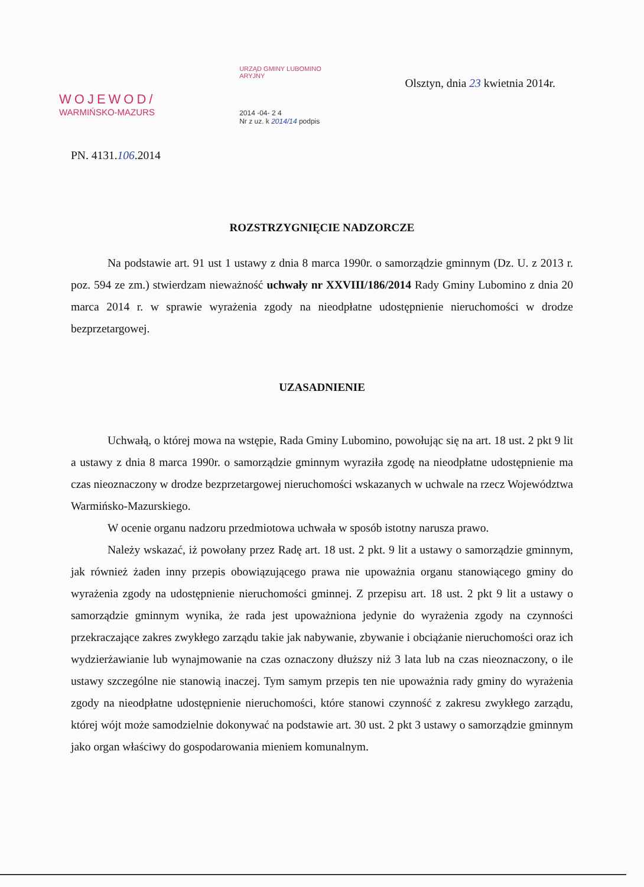WOJEWOD/
WARMIŃSKO-MAZURS
URZĄD GMINY LUBOMINO
ARYJNY
2014 -04- 2 4
Nr z uz. k 2014/14 podpis
Olsztyn, dnia 23 kwietnia 2014r.
PN. 4131.106.2014
ROZSTRZYGNIĘCIE NADZORCZE
Na podstawie art. 91 ust 1 ustawy z dnia 8 marca 1990r. o samorządzie gminnym (Dz. U. z 2013 r. poz. 594 ze zm.) stwierdzam nieważność uchwały nr XXVIII/186/2014 Rady Gminy Lubomino z dnia 20 marca 2014 r. w sprawie wyrażenia zgody na nieodpłatne udostępnienie nieruchomości w drodze bezprzetargowej.
UZASADNIENIE
Uchwałą, o której mowa na wstępie, Rada Gminy Lubomino, powołując się na art. 18 ust. 2 pkt 9 lit a ustawy z dnia 8 marca 1990r. o samorządzie gminnym wyraziła zgodę na nieodpłatne udostępnienie ma czas nieoznaczony w drodze bezprzetargowej nieruchomości wskazanych w uchwale na rzecz Województwa Warmińsko-Mazurskiego.
W ocenie organu nadzoru przedmiotowa uchwała w sposób istotny narusza prawo.
Należy wskazać, iż powołany przez Radę art. 18 ust. 2 pkt. 9 lit a ustawy o samorządzie gminnym, jak również żaden inny przepis obowiązującego prawa nie upoważnia organu stanowiącego gminy do wyrażenia zgody na udostępnienie nieruchomości gminnej. Z przepisu art. 18 ust. 2 pkt 9 lit a ustawy o samorządzie gminnym wynika, że rada jest upoważniona jedynie do wyrażenia zgody na czynności przekraczające zakres zwykłego zarządu takie jak nabywanie, zbywanie i obciążanie nieruchomości oraz ich wydzierżawianie lub wynajmowanie na czas oznaczony dłuższy niż 3 lata lub na czas nieoznaczony, o ile ustawy szczególne nie stanowią inaczej. Tym samym przepis ten nie upoważnia rady gminy do wyrażenia zgody na nieodpłatne udostępnienie nieruchomości, które stanowi czynność z zakresu zwykłego zarządu, której wójt może samodzielnie dokonywać na podstawie art. 30 ust. 2 pkt 3 ustawy o samorządzie gminnym jako organ właściwy do gospodarowania mieniem komunalnym.